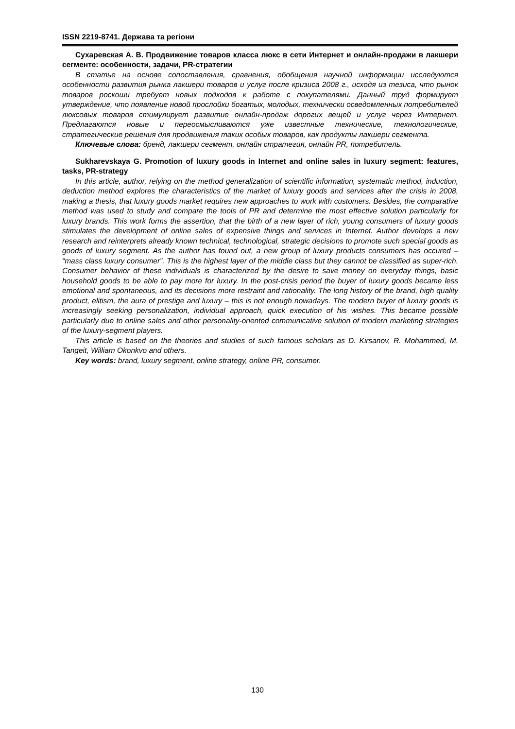ISSN 2219-8741. Держава та регіони
Сухаревская А. В. Продвижение товаров класса люкс в сети Интернет и онлайн-продажи в лакшери сегменте: особенности, задачи, PR-стратегии
В статье на основе сопоставления, сравнения, обобщения научной информации исследуются особенности развития рынка лакшери товаров и услуг после кризиса 2008 г., исходя из тезиса, что рынок товаров роскоши требует новых подходов к работе с покупателями. Данный труд формирует утверждение, что появление новой прослойки богатых, молодых, технически осведомленных потребителей люксовых товаров стимулирует развитие онлайн-продаж дорогих вещей и услуг через Интернет. Предлагаются новые и переосмысливаются уже известные технические, технологические, стратегические решения для продвижения таких особых товаров, как продукты лакшери сегмента.
Ключевые слова: бренд, лакшери сегмент, онлайн стратегия, онлайн PR, потребитель.
Sukharevskaya G. Promotion of luxury goods in Internet and online sales in luxury segment: features, tasks, PR-strategy
In this article, author, relying on the method generalization of scientific information, systematic method, induction, deduction method explores the characteristics of the market of luxury goods and services after the crisis in 2008, making a thesis, that luxury goods market requires new approaches to work with customers. Besides, the comparative method was used to study and compare the tools of PR and determine the most effective solution particularly for luxury brands. This work forms the assertion, that the birth of a new layer of rich, young consumers of luxury goods stimulates the development of online sales of expensive things and services in Internet. Author develops a new research and reinterprets already known technical, technological, strategic decisions to promote such special goods as goods of luxury segment. As the author has found out, a new group of luxury products consumers has occured – “mass class luxury consumer”. This is the highest layer of the middle class but they cannot be classified as super-rich. Consumer behavior of these individuals is characterized by the desire to save money on everyday things, basic household goods to be able to pay more for luxury. In the post-crisis period the buyer of luxury goods became less emotional and spontaneous, and its decisions more restraint and rationality. The long history of the brand, high quality product, elitism, the aura of prestige and luxury – this is not enough nowadays. The modern buyer of luxury goods is increasingly seeking personalization, individual approach, quick execution of his wishes. This became possible particularly due to online sales and other personality-oriented communicative solution of modern marketing strategies of the luxury-segment players.
This article is based on the theories and studies of such famous scholars as D. Kirsanov, R. Mohammed, M. Tangeit, William Okonkvo and others.
Key words: brand, luxury segment, online strategy, online PR, consumer.
130